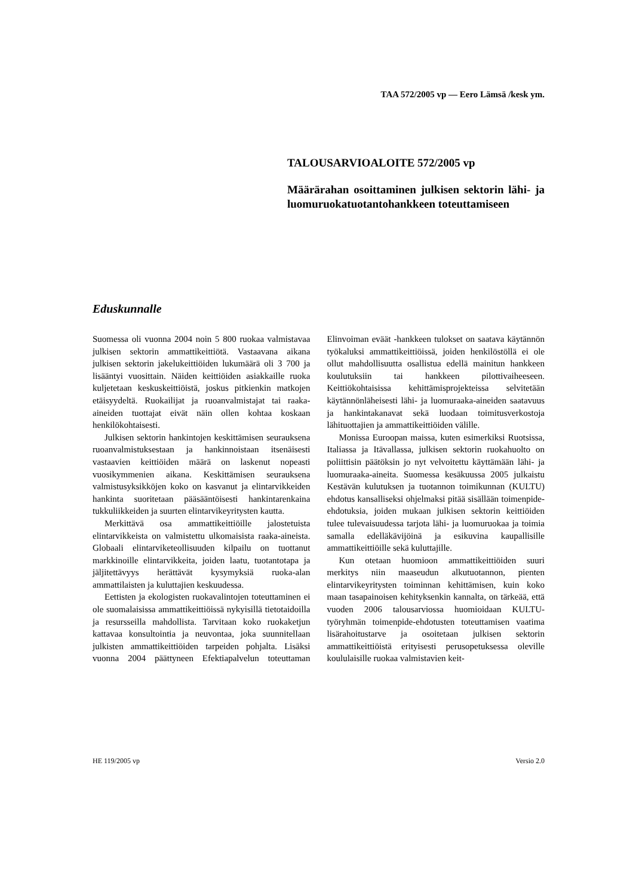TAA 572/2005 vp — Eero Lämsä /kesk ym.
TALOUSARVIOALOITE 572/2005 vp
Määrärahan osoittaminen julkisen sektorin lähi- ja luomuruokatuotantohankkeen toteuttamiseen
Eduskunnalle
Suomessa oli vuonna 2004 noin 5 800 ruokaa valmistavaa julkisen sektorin ammattikeittiötä. Vastaavana aikana julkisen sektorin jakelukeittiöiden lukumäärä oli 3 700 ja lisääntyi vuosittain. Näiden keittiöiden asiakkaille ruoka kuljetetaan keskuskeittiöistä, joskus pitkienkin matkojen etäisyydeltä. Ruokailijat ja ruoanvalmistajat tai raaka-aineiden tuottajat eivät näin ollen kohtaa koskaan henkilökohtaisesti.
Julkisen sektorin hankintojen keskittämisen seurauksena ruoanvalmistuksestaan ja hankinnoistaan itsenäisesti vastaavien keittiöiden määrä on laskenut nopeasti vuosikymmenien aikana. Keskittämisen seurauksena valmistusyksikköjen koko on kasvanut ja elintarvikkeiden hankinta suoritetaan pääsääntöisesti hankintarenkaina tukkuliikkeiden ja suurten elintarvikeyritysten kautta.
Merkittävä osa ammattikeittiöille jalostetuista elintarvikkeista on valmistettu ulkomaisista raaka-aineista. Globaali elintarviketeollisuuden kilpailu on tuottanut markkinoille elintarvikkeita, joiden laatu, tuotantotapa ja jäljitettävyys herättävät kysymyksiä ruoka-alan ammattilaisten ja kuluttajien keskuudessa.
Eettisten ja ekologisten ruokavalintojen toteuttaminen ei ole suomalaisissa ammattikeittiöissä nykyisillä tietotaidoilla ja resursseilla mahdollista. Tarvitaan koko ruokaketjun kattavaa konsultointia ja neuvontaa, joka suunnitellaan julkisten ammattikeittiöiden tarpeiden pohjalta. Lisäksi vuonna 2004 päättyneen Efektiapalvelun toteuttaman Elinvoiman eväät -hankkeen tulokset on saatava käytännön työkaluksi ammattikeittiöissä, joiden henkilöstöllä ei ole ollut mahdollisuutta osallistua edellä mainitun hankkeen koulutuksiin tai hankkeen pilottivaiheeseen. Keittiökohtaisissa kehittämisprojekteissa selvitetään käytännönläheisesti lähi- ja luomuraaka-aineiden saatavuus ja hankintakanavat sekä luodaan toimitusverkostoja lähituottajien ja ammattikeittiöiden välille.
Monissa Euroopan maissa, kuten esimerkiksi Ruotsissa, Italiassa ja Itävallassa, julkisen sektorin ruokahuolto on poliittisin päätöksin jo nyt velvoitettu käyttämään lähi- ja luomuraaka-aineita. Suomessa kesäkuussa 2005 julkaistu Kestävän kulutuksen ja tuotannon toimikunnan (KULTU) ehdotus kansalliseksi ohjelmaksi pitää sisällään toimenpide-ehdotuksia, joiden mukaan julkisen sektorin keittiöiden tulee tulevaisuudessa tarjota lähi- ja luomuruokaa ja toimia samalla edelläkävijöinä ja esikuvina kaupallisille ammattikeittiöille sekä kuluttajille.
Kun otetaan huomioon ammattikeittiöiden suuri merkitys niin maaseudun alkutuotannon, pienten elintarvikeyritysten toiminnan kehittämisen, kuin koko maan tasapainoisen kehityksenkin kannalta, on tärkeää, että vuoden 2006 talousarviossa huomioidaan KULTU-työryhmän toimenpide-ehdotusten toteuttamisen vaatima lisärahoitustarve ja osoitetaan julkisen sektorin ammattikeittiöistä erityisesti perusopetuksessa oleville koululaisille ruokaa valmistavien keit-
HE 119/2005 vp Versio 2.0